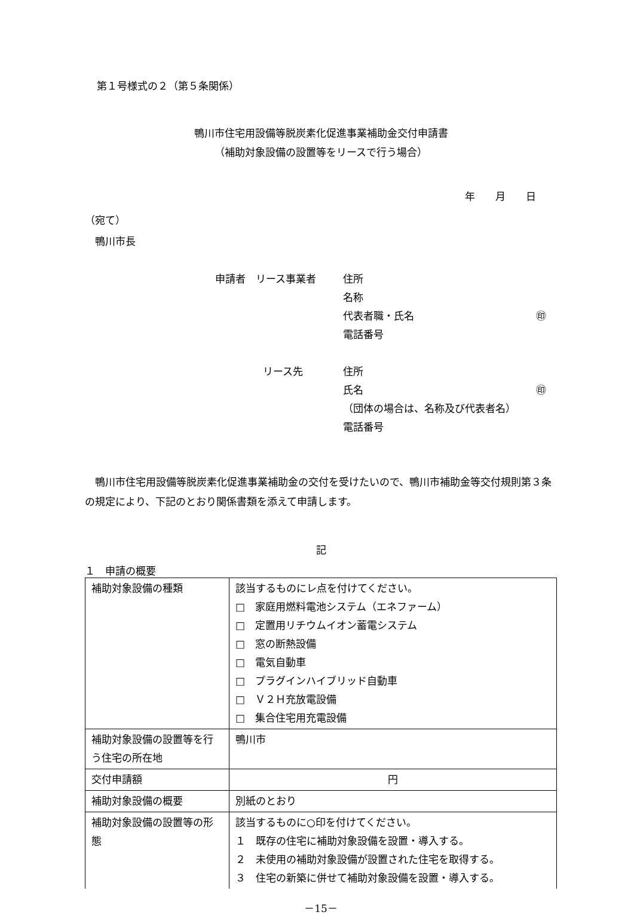第１号様式の２（第５条関係）
鴨川市住宅用設備等脱炭素化促進事業補助金交付申請書
（補助対象設備の設置等をリースで行う場合）
年　　月　　日
（宛て）
　鴨川市長
申請者　リース事業者 住所
名称
代表者職・氏名 ㊞
電話番号
リース先 住所
氏名 ㊞
（団体の場合は、名称及び代表者名）
電話番号
　鴨川市住宅用設備等脱炭素化促進事業補助金の交付を受けたいので、鴨川市補助金等交付規則第３条の規定により、下記のとおり関係書類を添えて申請します。
記
１　申請の概要
| 補助対象設備の種類 | 該当するものにレ点を付けてください。 □ 家庭用燃料電池システム（エネファーム） □ 定置用リチウムイオン蓄電システム □ 窓の断熱設備 □ 電気自動車 □ プラグインハイブリッド自動車 □ Ｖ２Ｈ充放電設備 □ 集合住宅用充電設備 |
| 補助対象設備の設置等を行う住宅の所在地 | 鴨川市 |
| 交付申請額 | 円 |
| 補助対象設備の概要 | 別紙のとおり |
| 補助対象設備の設置等の形態 | 該当するものに○印を付けてください。 １ 既存の住宅に補助対象設備を設置・導入する。 ２ 未使用の補助対象設備が設置された住宅を取得する。 ３ 住宅の新築に併せて補助対象設備を設置・導入する。 |
－15－